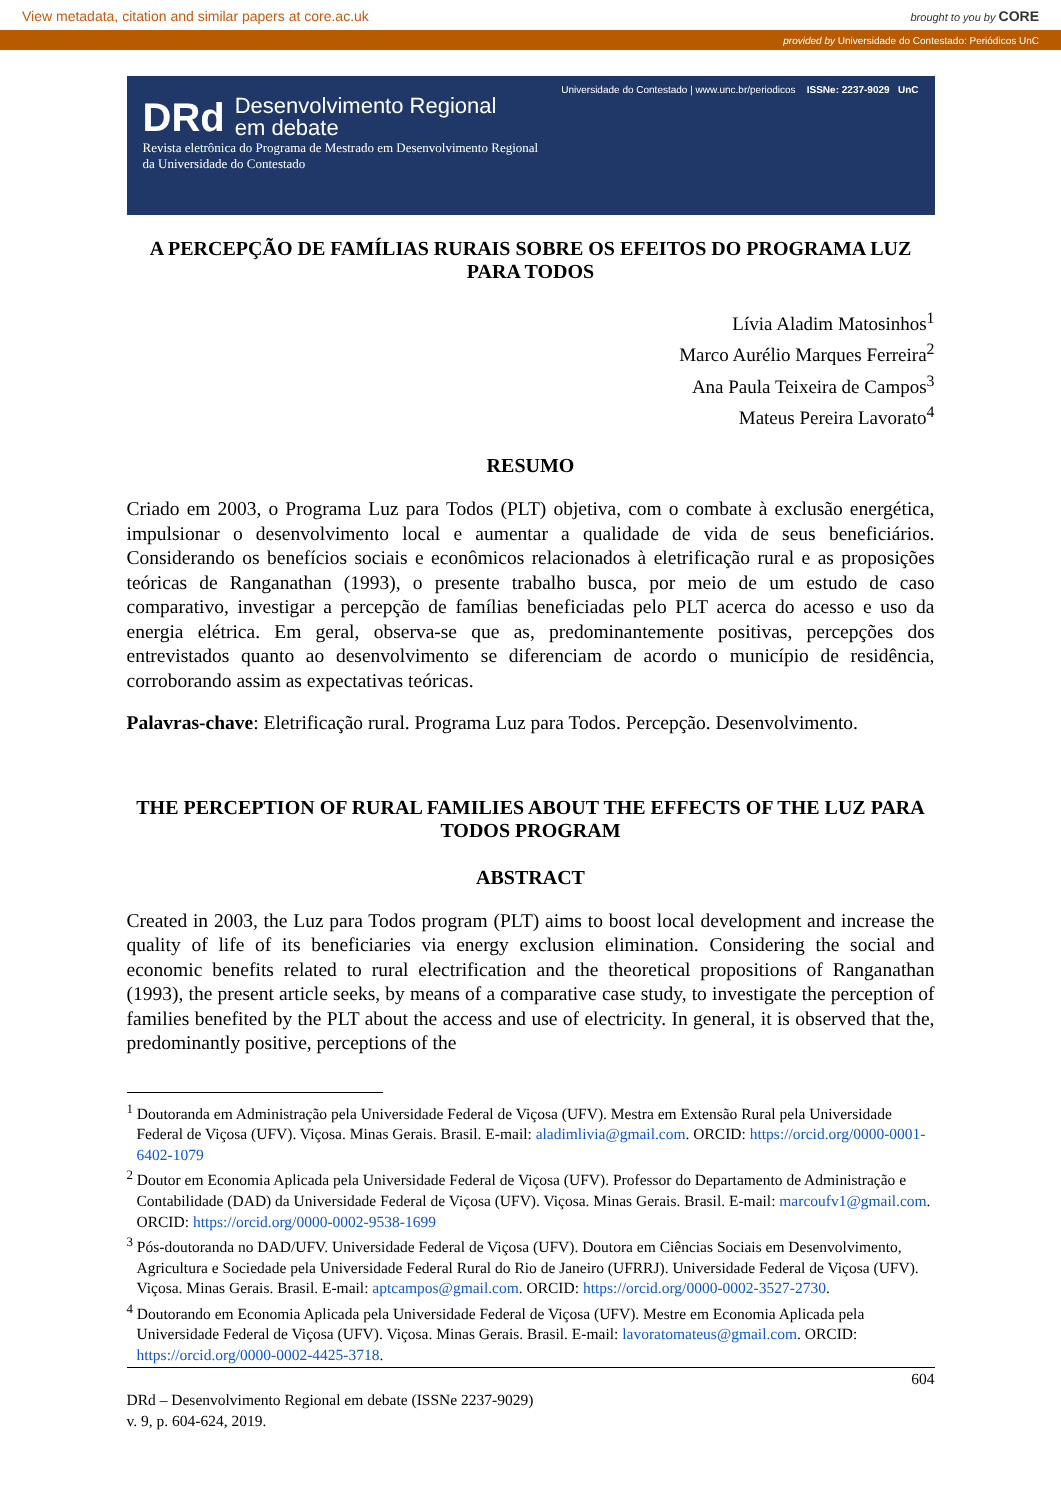View metadata, citation and similar papers at core.ac.uk brought to you by CORE
provided by Universidade do Contestado: Periódicos UnC
Universidade do Contestado | www.unc.br/periodicos ISSNe: 2237-9029 UnC
DRd Desenvolvimento Regional
em debate
Revista eletrônica do Programa de Mestrado em Desenvolvimento Regional
da Universidade do Contestado
A PERCEPÇÃO DE FAMÍLIAS RURAIS SOBRE OS EFEITOS DO PROGRAMA LUZ PARA TODOS
Lívia Aladim Matosinhos<sup>1</sup>
Marco Aurélio Marques Ferreira<sup>2</sup>
Ana Paula Teixeira de Campos<sup>3</sup>
Mateus Pereira Lavorato<sup>4</sup>
RESUMO
Criado em 2003, o Programa Luz para Todos (PLT) objetiva, com o combate à exclusão energética, impulsionar o desenvolvimento local e aumentar a qualidade de vida de seus beneficiários. Considerando os benefícios sociais e econômicos relacionados à eletrificação rural e as proposições teóricas de Ranganathan (1993), o presente trabalho busca, por meio de um estudo de caso comparativo, investigar a percepção de famílias beneficiadas pelo PLT acerca do acesso e uso da energia elétrica. Em geral, observa-se que as, predominantemente positivas, percepções dos entrevistados quanto ao desenvolvimento se diferenciam de acordo o município de residência, corroborando assim as expectativas teóricas.
Palavras-chave: Eletrificação rural. Programa Luz para Todos. Percepção. Desenvolvimento.
THE PERCEPTION OF RURAL FAMILIES ABOUT THE EFFECTS OF THE LUZ PARA TODOS PROGRAM
ABSTRACT
Created in 2003, the Luz para Todos program (PLT) aims to boost local development and increase the quality of life of its beneficiaries via energy exclusion elimination. Considering the social and economic benefits related to rural electrification and the theoretical propositions of Ranganathan (1993), the present article seeks, by means of a comparative case study, to investigate the perception of families benefited by the PLT about the access and use of electricity. In general, it is observed that the, predominantly positive, perceptions of the
<sup>1</sup> Doutoranda em Administração pela Universidade Federal de Viçosa (UFV). Mestra em Extensão Rural pela Universidade Federal de Viçosa (UFV). Viçosa. Minas Gerais. Brasil. E-mail: aladimlivia@gmail.com. ORCID: https://orcid.org/0000-0001-6402-1079
<sup>2</sup> Doutor em Economia Aplicada pela Universidade Federal de Viçosa (UFV). Professor do Departamento de Administração e Contabilidade (DAD) da Universidade Federal de Viçosa (UFV). Viçosa. Minas Gerais. Brasil. E-mail: marcoufv1@gmail.com. ORCID: https://orcid.org/0000-0002-9538-1699
<sup>3</sup> Pós-doutoranda no DAD/UFV. Universidade Federal de Viçosa (UFV). Doutora em Ciências Sociais em Desenvolvimento, Agricultura e Sociedade pela Universidade Federal Rural do Rio de Janeiro (UFRRJ). Universidade Federal de Viçosa (UFV). Viçosa. Minas Gerais. Brasil. E-mail: aptcampos@gmail.com. ORCID: https://orcid.org/0000-0002-3527-2730.
<sup>4</sup> Doutorando em Economia Aplicada pela Universidade Federal de Viçosa (UFV). Mestre em Economia Aplicada pela Universidade Federal de Viçosa (UFV). Viçosa. Minas Gerais. Brasil. E-mail: lavoratomateus@gmail.com. ORCID: https://orcid.org/0000-0002-4425-3718.
604
DRd – Desenvolvimento Regional em debate (ISSNe 2237-9029)
v. 9, p. 604-624, 2019.